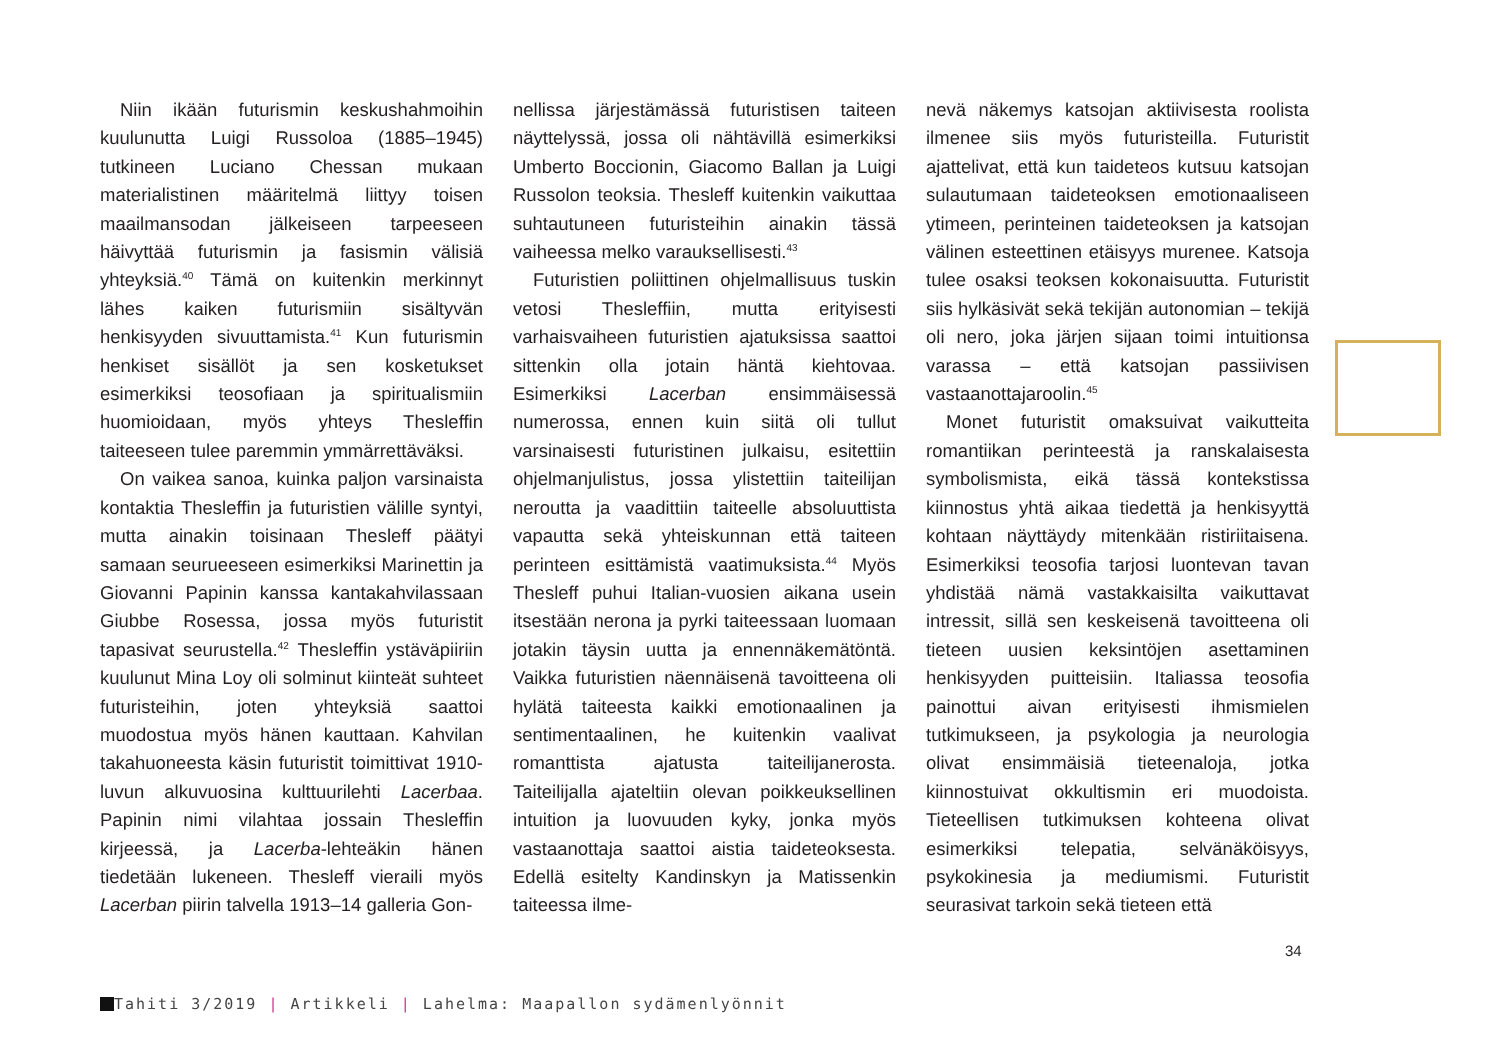Niin ikään futurismin keskushahmoihin kuulunutta Luigi Russoloa (1885–1945) tutkineen Luciano Chessan mukaan materialistinen määritelmä liittyy toisen maailmansodan jälkeiseen tarpeeseen häivyttää futurismin ja fasismin välisiä yhteyksiä.<sup>40</sup> Tämä on kuitenkin merkinnyt lähes kaiken futurismiin sisältyvän henkisyyden sivuuttamista.<sup>41</sup> Kun futurismin henkiset sisällöt ja sen kosketukset esimerkiksi teosofiaan ja spiritualismiin huomioidaan, myös yhteys Thesleffin taiteeseen tulee paremmin ymmärrettäväksi.
On vaikea sanoa, kuinka paljon varsinaista kontaktia Thesleffin ja futuristien välille syntyi, mutta ainakin toisinaan Thesleff päätyi samaan seurueeseen esimerkiksi Marinettin ja Giovanni Papinin kanssa kantakahvilassaan Giubbe Rosessa, jossa myös futuristit tapasivat seurustella.<sup>42</sup> Thesleffin ystäväpiiriin kuulunut Mina Loy oli solminut kiinteät suhteet futuristeihin, joten yhteyksiä saattoi muodostua myös hänen kauttaan. Kahvilan takahuoneesta käsin futuristit toimittivat 1910-luvun alkuvuosina kulttuurilehti Lacerbaa. Papinin nimi vilahtaa jossain Thesleffin kirjeessä, ja Lacerba-lehteäkin hänen tiedetään lukeneen. Thesleff vieraili myös Lacerban piirin talvella 1913–14 galleria Gon-
nellissa järjestämässä futuristisen taiteen näyttelyssä, jossa oli nähtävillä esimerkiksi Umberto Boccionin, Giacomo Ballan ja Luigi Russolon teoksia. Thesleff kuitenkin vaikuttaa suhtautuneen futuristeihin ainakin tässä vaiheessa melko varauksellisesti.<sup>43</sup>
Futuristien poliittinen ohjelmallisuus tuskin vetosi Thesleffiin, mutta erityisesti varhaisvaiheen futuristien ajatuksissa saattoi sittenkin olla jotain häntä kiehtovaa. Esimerkiksi Lacerban ensimmäisessä numerossa, ennen kuin siitä oli tullut varsinaisesti futuristinen julkaisu, esitettiin ohjelmanjulistus, jossa ylistettiin taiteilijan neroutta ja vaadittiin taiteelle absoluuttista vapautta sekä yhteiskunnan että taiteen perinteen esittämistä vaatimuksista.<sup>44</sup> Myös Thesleff puhui Italian-vuosien aikana usein itsestään nerona ja pyrki taiteessaan luomaan jotakin täysin uutta ja ennennäkemätöntä. Vaikka futuristien näennäisenä tavoitteena oli hylätä taiteesta kaikki emotionaalinen ja sentimentaalinen, he kuitenkin vaalivat romanttista ajatusta taiteilijanerosta. Taiteilijalla ajateltiin olevan poikkeuksellinen intuition ja luovuuden kyky, jonka myös vastaanottaja saattoi aistia taideteoksesta. Edellä esitelty Kandinskyn ja Matissenkin taiteessa ilme-
nevä näkemys katsojan aktiivisesta roolista ilmenee siis myös futuristeilla. Futuristit ajattelivat, että kun taideteos kutsuu katsojan sulautumaan taideteoksen emotionaaliseen ytimeen, perinteinen taideteoksen ja katsojan välinen esteettinen etäisyys murenee. Katsoja tulee osaksi teoksen kokonaisuutta. Futuristit siis hylkäsivät sekä tekijän autonomian – tekijä oli nero, joka järjen sijaan toimi intuitionsa varassa – että katsojan passiivisen vastaanottajaroolin.<sup>45</sup>
Monet futuristit omaksuivat vaikutteita romantiikan perinteestä ja ranskalaisesta symbolismista, eikä tässä kontekstissa kiinnostus yhtä aikaa tiedettä ja henkisyyttä kohtaan näyttäydy mitenkään ristiriitaisena. Esimerkiksi teosofia tarjosi luontevan tavan yhdistää nämä vastakkaisilta vaikuttavat intressit, sillä sen keskeisenä tavoitteena oli tieteen uusien keksintöjen asettaminen henkisyyden puitteisiin. Italiassa teosofia painottui aivan erityisesti ihmismielen tutkimukseen, ja psykologia ja neurologia olivat ensimmäisiä tieteenaloja, jotka kiinnostuivat okkultismin eri muodoista. Tieteellisen tutkimuksen kohteena olivat esimerkiksi telepatia, selvänäköisyys, psykokinesia ja mediumismi. Futuristit seurasivat tarkoin sekä tieteen että
34
Tahiti 3/2019 | Artikkeli | Lahelma: Maapallon sydämenlyönnit